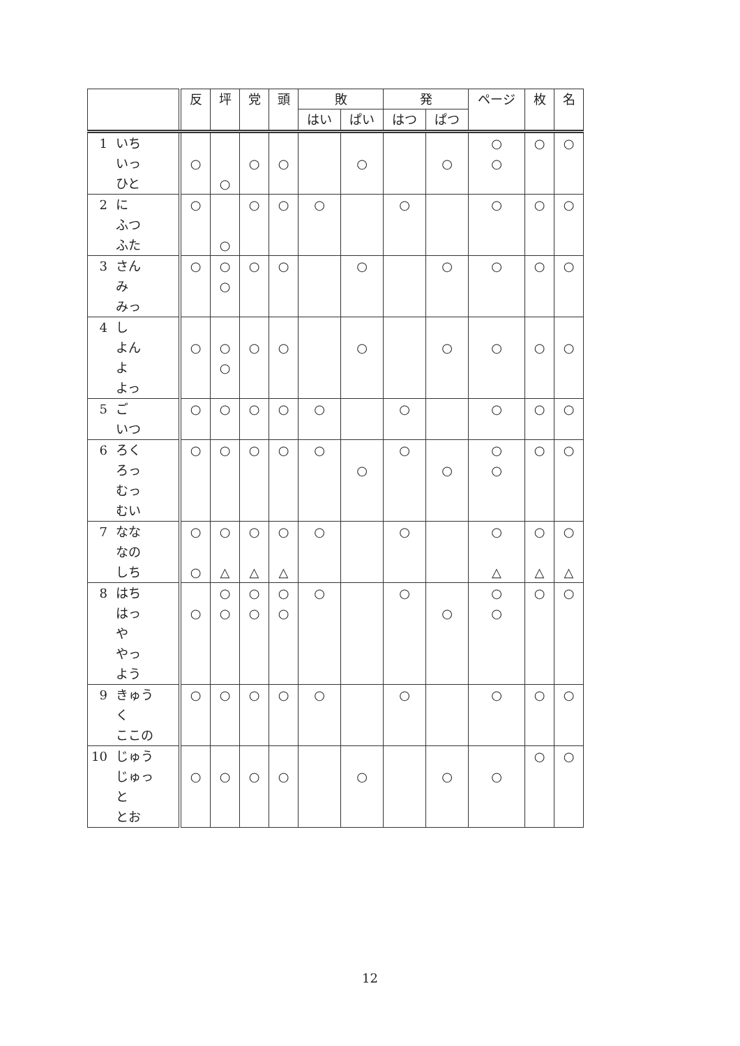| | | 反 | 坪 | 党 | 頭 | 敗 | | 発 | | ページ | 枚 | 名 |
| --- | --- | --- | --- | --- | --- | --- | --- | --- | --- | --- | --- | --- |
| | | | | | | はい | ぱい | はつ | ぱつ | | | |
| 1 | いち いっ ひと | ○ | ○ | ○ | ○ | | ○ | | ○ | ○ ○ | ○ | ○ |
| 2 | に ふつ ふた | ○ | ○ | ○ | ○ | ○ | | ○ | | ○ | ○ | ○ |
| 3 | さん み みっ | ○ | ○ ○ | ○ | ○ | | ○ | | ○ | ○ | ○ | ○ |
| 4 | し よん よ よっ | ○ | ○ ○ | ○ | ○ | | ○ | | ○ | ○ | ○ | ○ |
| 5 | ご いつ | ○ | ○ | ○ | ○ | ○ | | ○ | | ○ | ○ | ○ |
| 6 | ろく ろっ むっ むい | ○ | ○ | ○ | ○ | ○ | ○ | ○ | ○ | ○ ○ | ○ | ○ |
| 7 | なな なの しち | ○ ○ | ○ △ | ○ △ | ○ △ | ○ | | ○ | | ○ △ | ○ △ | ○ △ |
| 8 | はち はっ や やっ よう | ○ | ○ ○ | ○ ○ | ○ ○ | ○ | | ○ | ○ | ○ ○ | ○ | ○ |
| 9 | きゅう く ここの | ○ | ○ | ○ | ○ | ○ | | ○ | | ○ | ○ | ○ |
| 10 | じゅう じゅっ と とお | ○ | ○ | ○ | ○ | | ○ | | ○ | ○ | ○ | ○ |
12